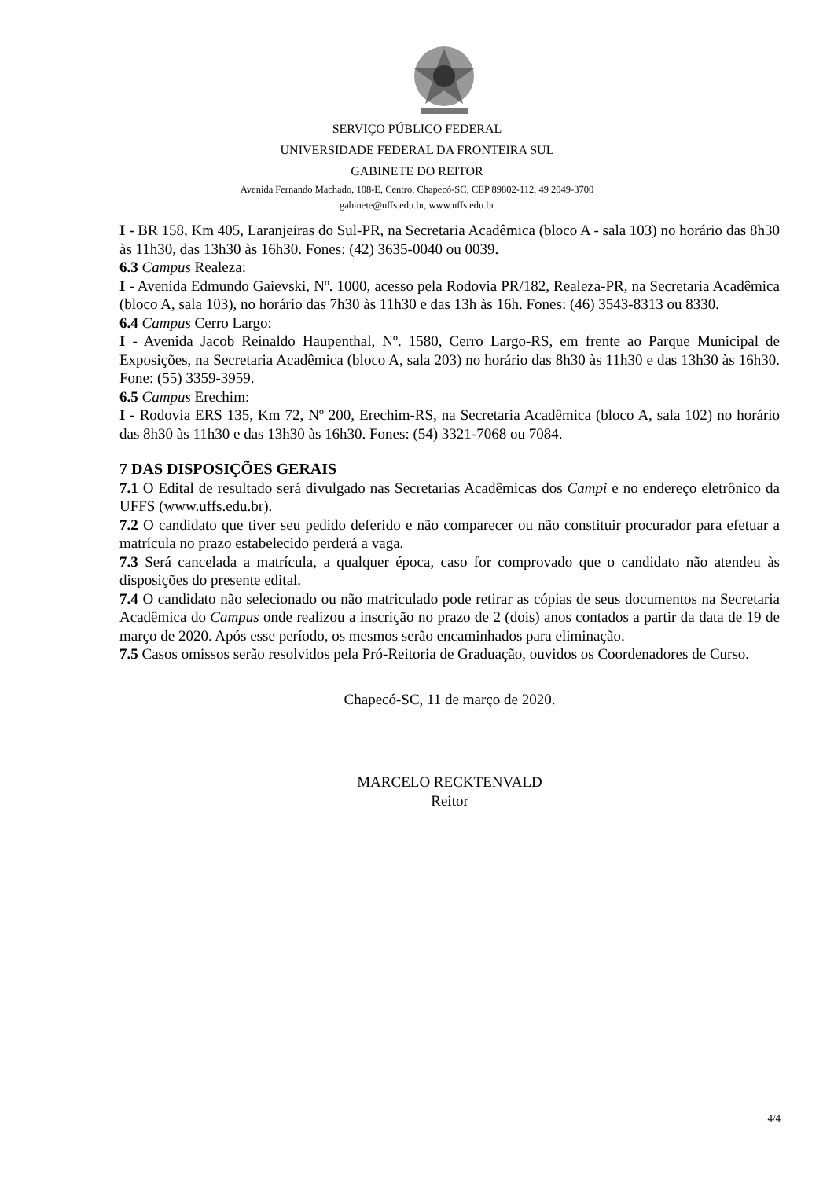SERVIÇO PÚBLICO FEDERAL
UNIVERSIDADE FEDERAL DA FRONTEIRA SUL
GABINETE DO REITOR
Avenida Fernando Machado, 108-E, Centro, Chapecó-SC, CEP 89802-112, 49 2049-3700
gabinete@uffs.edu.br, www.uffs.edu.br
I - BR 158, Km 405, Laranjeiras do Sul-PR, na Secretaria Acadêmica (bloco A - sala 103) no horário das 8h30 às 11h30, das 13h30 às 16h30. Fones: (42) 3635-0040 ou 0039.
6.3 Campus Realeza:
I - Avenida Edmundo Gaievski, Nº. 1000, acesso pela Rodovia PR/182, Realeza-PR, na Secretaria Acadêmica (bloco A, sala 103), no horário das 7h30 às 11h30 e das 13h às 16h. Fones: (46) 3543-8313 ou 8330.
6.4 Campus Cerro Largo:
I - Avenida Jacob Reinaldo Haupenthal, Nº. 1580, Cerro Largo-RS, em frente ao Parque Municipal de Exposições, na Secretaria Acadêmica (bloco A, sala 203) no horário das 8h30 às 11h30 e das 13h30 às 16h30. Fone: (55) 3359-3959.
6.5 Campus Erechim:
I - Rodovia ERS 135, Km 72, Nº 200, Erechim-RS, na Secretaria Acadêmica (bloco A, sala 102) no horário das 8h30 às 11h30 e das 13h30 às 16h30. Fones: (54) 3321-7068 ou 7084.
7 DAS DISPOSIÇÕES GERAIS
7.1 O Edital de resultado será divulgado nas Secretarias Acadêmicas dos Campi e no endereço eletrônico da UFFS (www.uffs.edu.br).
7.2 O candidato que tiver seu pedido deferido e não comparecer ou não constituir procurador para efetuar a matrícula no prazo estabelecido perderá a vaga.
7.3 Será cancelada a matrícula, a qualquer época, caso for comprovado que o candidato não atendeu às disposições do presente edital.
7.4 O candidato não selecionado ou não matriculado pode retirar as cópias de seus documentos na Secretaria Acadêmica do Campus onde realizou a inscrição no prazo de 2 (dois) anos contados a partir da data de 19 de março de 2020. Após esse período, os mesmos serão encaminhados para eliminação.
7.5 Casos omissos serão resolvidos pela Pró-Reitoria de Graduação, ouvidos os Coordenadores de Curso.
Chapecó-SC, 11 de março de 2020.
MARCELO RECKTENVALD
Reitor
4/4